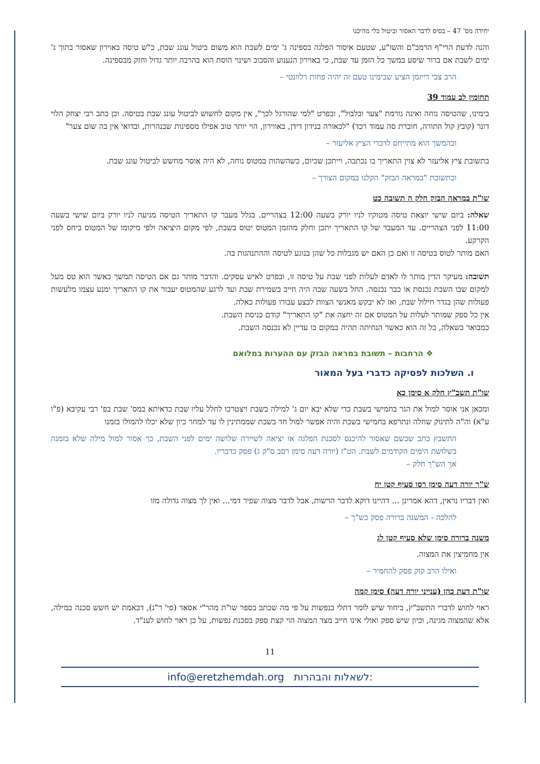יחידה מס' 47 – בסיס לדבר האסור וביטול כלי מהיכנו
והנה לדעת הרי"ף הרמב"ם והשו"ע, שטעם איסור הפלגה בספינה ג' ימים לשבת הוא משום ביטול עונג שבת, כ"ש טיסה באוירון שאסור בתוך ג' ימים לשבת אם ברור שיסע במשך כל הזמן עד שבת, כי באוירון הנענוע והסבוב ושינוי הוסת הוא בהרבה יותר גדול וחזק מבספינה.
הרב צבי רייזמן הציע שבימינו טעם זה יהיה פחות רלוונטי –
תחומין לב עמוד 39
בימינו, שהטיסה נוחה ואינה גורמת "צער ובלבול", ובפרט "למי שהורגל לכך", אין מקום לחשוש לביטול עונג שבת בטיסה. וכן כתב רבי יצחק הלוי דונר (קובץ קול התורה, חוברת סה עמוד רכד) "לכאורה בנידון דידן, באווירון, הוי יותר טוב אפילו מספינות שבנהרות, ובדואי אין בה שום צער"
ובהמשך הוא מתייחס לדברי הציץ אליעזר –
בתשובת ציץ אליעזר לא צוין התאריך בו נכתבה, וייתכן שכיום, כשהשהות במטוס נוחה, לא היה אוסר מחשש לביטול עונג שבת.
ובתשובת "במראה הבזק" הקלנו במקום הצורך –
שו"ת במראה הבזק חלק ה תשובה כט
שאלה: ביום שישי יוצאת טיסה מטוקיו לניו יורק בשעה 12:00 בצהריים. בגלל מעבר קו התאריך הטיסה מגיעה לניו יורק ביום שישי בשעה 11:00 לפני הצהריים. עד המעבר של קו התאריך יתכן וחלק מהזמן המטוס יטוס בשבת, לפי מקום היציאה ולפי מיקומו של המטוס ביחס לפני הקרקע.
האם מותר לטוס בטיסה זו ואם כן האם יש מגבלות כל שהן בנוגע לטיסה וההתנהגות בה.
תשובה: מעיקר הדין מותר לו לאדם לעלות לפני שבת על טיסה זו, ובפרט לאיש עסקים. והדבר מותר גם אם הטיסה תמשך כאשר הוא טס מעל למקום שבו השבת נכנסת או כבר נכנסה. החל בשעה שבה היה חייב בשמירת שבת ועד לרגע שהמטוס יעבור את קו התאריך ימנע עצמו מלעשות פעולות שהן בגדר חילול שבת, ואז לא יבקש מאנשי הצוות לבצע עבורו פעולות כאלה.
אין כל ספק שמותר לעלות על המטוס אם זה יחצה את "קו התאריך" קודם כניסת השבת.
כמבואר בשאלה, כל זה הוא כאשר הנחיתה תהיה במקום בו עדיין לא נכנסה השבת.
❖ הרחבות – תשובת במראה הבזק עם ההערות במלואם
ו. השלכות לפסיקה כדברי בעל המאור
שו"ת תשב"ץ חלק א סימן כא
ומכאן אני אוסר למול את הגר בחמישי בשבת כדי שלא יבא יום ג' למילה בשבת ויצטרכו לחלל עליו שבת כדאיתא במס' שבת בפ' רבי עקיבא (פ"ו ע"א) וה"ה לתינוק שחלה ונתרפא בחמישי בשבת והיה אפשר למול חד בשבת שממתינין לו עד למחר כיון שלא יכלו להמולו בזמנו
התשבץ כתב שכשם שאסור להיכנס לסכנת הפלגה או יציאה לשיירה שלושה ימים לפני השבת, כך אסור למול מילה שלא בזמנה בשלושת הימים הקודמים לשבת. הט"ז (יורה דעה סימן רסב ס"ק ג) פסק כדבריו.
אך הש"ך חלק –
ש"ך יורה דעה סימן רסו סעיף קטן יח
ואין דבריו נראין, דהא אמרינן ... דהיינו דוקא לדבר הרשות, אבל לדבר מצוה שפיר דמי... ואין לך מצוה גדולה מזו
להלכה - המשנה ברורה פסק כש"ך –
משנה ברורה סימן שלא סעיף קטן לג
אין מחמיצין את המצוה.
ואילו הרב קוק פסק להחמיר –
שו"ת דעת כהן (ענייני יורה דעה) סימן קמה
ראוי לחוש לדברי התשב"ץ, ביחוד שיש לומר דתלי בנפשות על פי מה שכתב בספר שו"ת מהר"י אסאד (סי' ר"נ), דבאמת יש חשש סכנה במילה, אלא שהמצוה מגינה, וכיון שיש ספק ואולי אינו חייב מצד המצוה הוי קצת ספק בסכנת נפשות, על כן ראוי לחוש לענ"ד.
11
info@eretzhemdah.org לשאלות והבהרות: